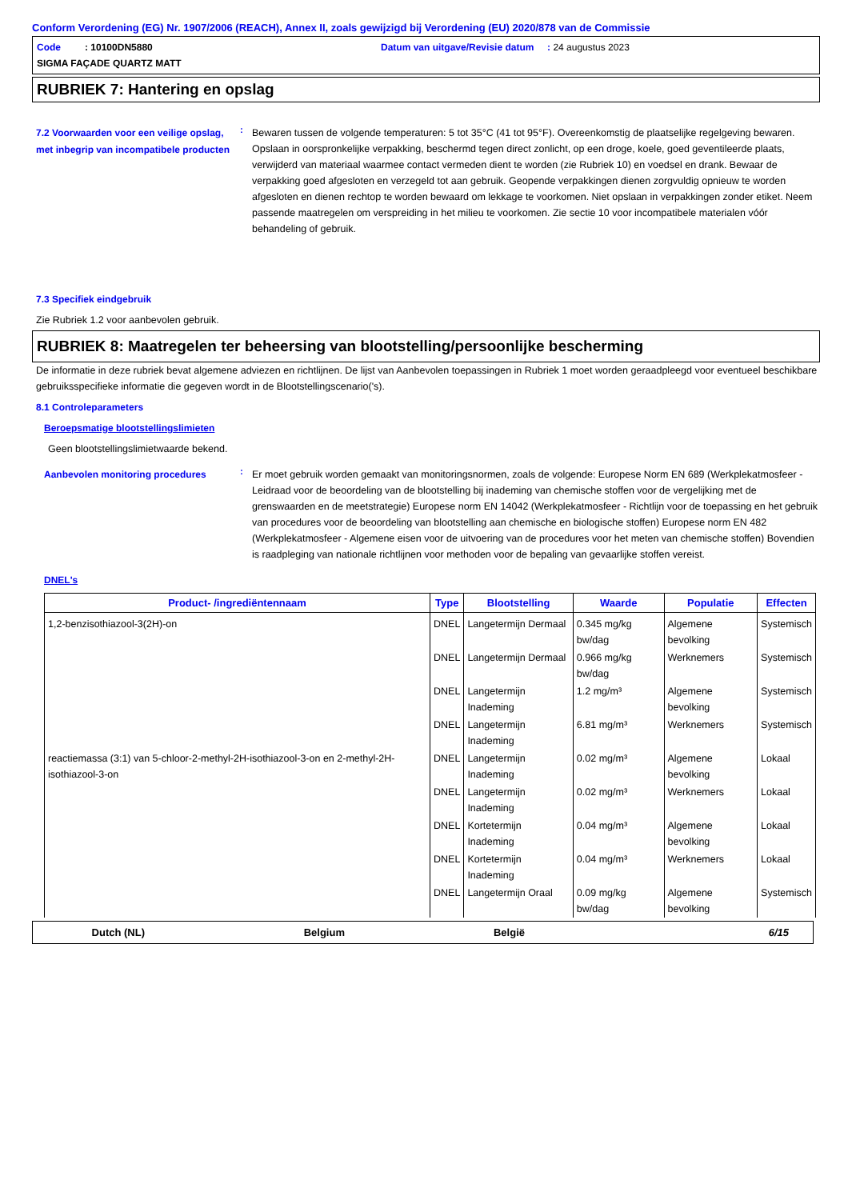Conform Verordening (EG) Nr. 1907/2006 (REACH), Annex II, zoals gewijzigd bij Verordening (EU) 2020/878 van de Commissie
Code : 10100DN5880 Datum van uitgave/Revisie datum : 24 augustus 2023 SIGMA FAÇADE QUARTZ MATT
RUBRIEK 7: Hantering en opslag
7.2 Voorwaarden voor een veilige opslag, met inbegrip van incompatibele producten
:
Bewaren tussen de volgende temperaturen: 5 tot 35°C (41 tot 95°F). Overeenkomstig de plaatselijke regelgeving bewaren. Opslaan in oorspronkelijke verpakking, beschermd tegen direct zonlicht, op een droge, koele, goed geventileerde plaats, verwijderd van materiaal waarmee contact vermeden dient te worden (zie Rubriek 10) en voedsel en drank. Bewaar de verpakking goed afgesloten en verzegeld tot aan gebruik. Geopende verpakkingen dienen zorgvuldig opnieuw te worden afgesloten en dienen rechtop te worden bewaard om lekkage te voorkomen. Niet opslaan in verpakkingen zonder etiket. Neem passende maatregelen om verspreiding in het milieu te voorkomen. Zie sectie 10 voor incompatibele materialen vóór behandeling of gebruik.
7.3 Specifiek eindgebruik
Zie Rubriek 1.2 voor aanbevolen gebruik.
RUBRIEK 8: Maatregelen ter beheersing van blootstelling/persoonlijke bescherming
De informatie in deze rubriek bevat algemene adviezen en richtlijnen. De lijst van Aanbevolen toepassingen in Rubriek 1 moet worden geraadpleegd voor eventueel beschikbare gebruiksspecifieke informatie die gegeven wordt in de Blootstellingscenario('s).
8.1 Controleparameters
Beroepsmatige blootstellingslimieten
Geen blootstellingslimietwaarde bekend.
Aanbevolen monitoring procedures
:
Er moet gebruik worden gemaakt van monitoringsnormen, zoals de volgende: Europese Norm EN 689 (Werkplekatmosfeer - Leidraad voor de beoordeling van de blootstelling bij inademing van chemische stoffen voor de vergelijking met de grenswaarden en de meetstrategie) Europese norm EN 14042 (Werkplekatmosfeer - Richtlijn voor de toepassing en het gebruik van procedures voor de beoordeling van blootstelling aan chemische en biologische stoffen) Europese norm EN 482 (Werkplekatmosfeer - Algemene eisen voor de uitvoering van de procedures voor het meten van chemische stoffen) Bovendien is raadpleging van nationale richtlijnen voor methoden voor de bepaling van gevaarlijke stoffen vereist.
DNEL's
| Product- /ingrediëntennaam | Type | Blootstelling | Waarde | Populatie | Effecten |
| --- | --- | --- | --- | --- | --- |
| 1,2-benzisothiazool-3(2H)-on | DNEL | Langetermijn Dermaal | 0.345 mg/kg bw/dag | Algemene bevolking | Systemisch |
| | DNEL | Langetermijn Dermaal | 0.966 mg/kg bw/dag | Werknemers | Systemisch |
| | DNEL | Langetermijn Inademing | 1.2 mg/m³ | Algemene bevolking | Systemisch |
| | DNEL | Langetermijn Inademing | 6.81 mg/m³ | Werknemers | Systemisch |
| reactiemassa (3:1) van 5-chloor-2-methyl-2H-isothiazool-3-on en 2-methyl-2H-isothiazool-3-on | DNEL | Langetermijn Inademing | 0.02 mg/m³ | Algemene bevolking | Lokaal |
| | DNEL | Langetermijn Inademing | 0.02 mg/m³ | Werknemers | Lokaal |
| | DNEL | Kortetermijn Inademing | 0.04 mg/m³ | Algemene bevolking | Lokaal |
| | DNEL | Kortetermijn Inademing | 0.04 mg/m³ | Werknemers | Lokaal |
| | DNEL | Langetermijn Oraal | 0.09 mg/kg bw/dag | Algemene bevolking | Systemisch |
Dutch (NL) Belgium België 6/15